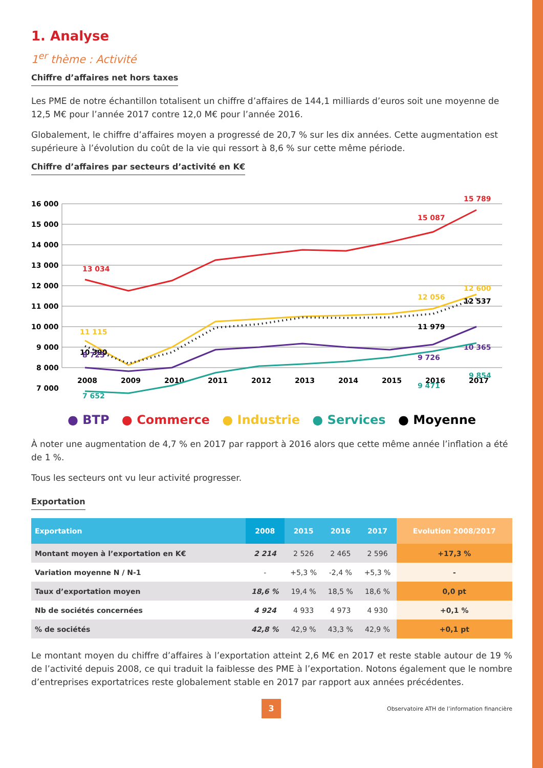1. Analyse
1<sup>er</sup> thème : Activité
Chiffre d’affaires net hors taxes
Les PME de notre échantillon totalisent un chiffre d’affaires de 144,1 milliards d’euros soit une moyenne de 12,5 M€ pour l’année 2017 contre 12,0 M€ pour l’année 2016.
Globalement, le chiffre d’affaires moyen a progressé de 20,7 % sur les dix années. Cette augmentation est supérieure à l’évolution du coût de la vie qui ressort à 8,6 % sur cette même période.
Chiffre d’affaires par secteurs d’activité en K€
16 000
15 000
14 000
13 000
12 000
11 000
10 000
9 000
8 000
7 000
2008
2009
2010
2011
2012
2013
2014
2015
2016
2017
13 034
15 087
15 789
11 115
12 056
12 600
10 390
11 979
12 537
8 725
9 726
10 365
7 652
9 471
9 854
● BTP ● Commerce ● Industrie ● Services ● Moyenne
À noter une augmentation de 4,7 % en 2017 par rapport à 2016 alors que cette même année l’inflation a été de 1 %.
Tous les secteurs ont vu leur activité progresser.
Exportation
| Exportation | 2008 | 2015 | 2016 | 2017 | Evolution 2008/2017 |
| --- | --- | --- | --- | --- | --- |
| Montant moyen à l’exportation en K€ | 2 214 | 2 526 | 2 465 | 2 596 | +17,3 % |
| Variation moyenne N / N-1 | - | +5,3 % | -2,4 % | +5,3 % | - |
| Taux d’exportation moyen | 18,6 % | 19,4 % | 18,5 % | 18,6 % | 0,0 pt |
| Nb de sociétés concernées | 4 924 | 4 933 | 4 973 | 4 930 | +0,1 % |
| % de sociétés | 42,8 % | 42,9 % | 43,3 % | 42,9 % | +0,1 pt |
Le montant moyen du chiffre d’affaires à l’exportation atteint 2,6 M€ en 2017 et reste stable autour de 19 % de l’activité depuis 2008, ce qui traduit la faiblesse des PME à l’exportation. Notons également que le nombre d’entreprises exportatrices reste globalement stable en 2017 par rapport aux années précédentes.
3
Observatoire ATH de l’information financière